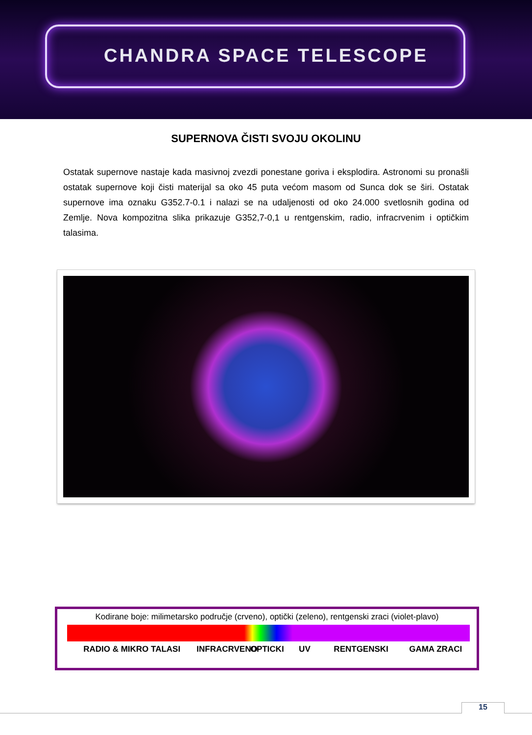CHANDRA SPACE TELESCOPE
SUPERNOVA ČISTI SVOJU OKOLINU
Ostatak supernove nastaje kada masivnoj zvezdi ponestane goriva i eksplodira. Astronomi su pronašli ostatak supernove koji čisti materijal sa oko 45 puta većom masom od Sunca dok se širi. Ostatak supernove ima oznaku G352.7-0.1 i nalazi se na udaljenosti od oko 24.000 svetlosnih godina od Zemlje. Nova kompozitna slika prikazuje G352,7-0,1 u rentgenskim, radio, infracrvenim i optičkim talasima.
Kodirane boje: milimetarsko područje (crveno), optički (zeleno), rentgenski zraci (violet-plavo)
RADIO & MIKRO TALASI INFRACRVENO OPTICKI UV RENTGENSKI GAMA ZRACI
15